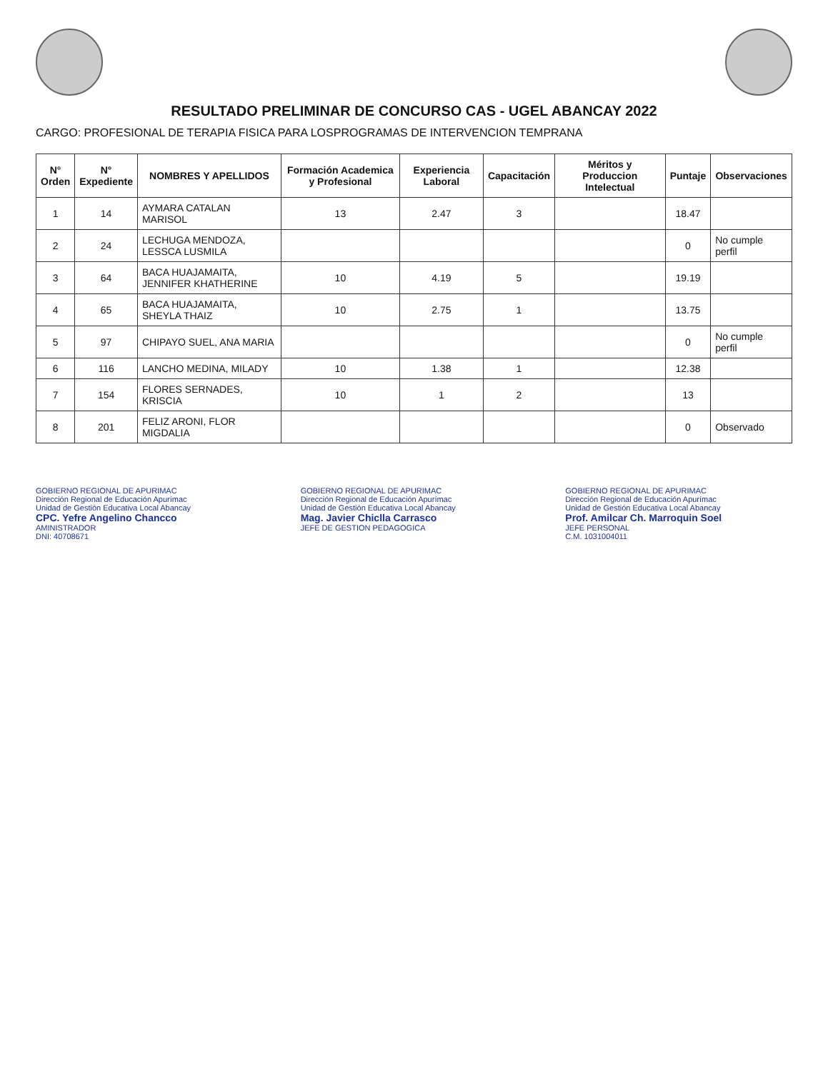RESULTADO PRELIMINAR DE CONCURSO CAS - UGEL ABANCAY 2022
CARGO: PROFESIONAL DE TERAPIA FISICA PARA LOSPROGRAMAS DE INTERVENCION TEMPRANA
| N° Orden | N° Expediente | NOMBRES Y APELLIDOS | Formación Academica y Profesional | Experiencia Laboral | Capacitación | Méritos y Produccion Intelectual | Puntaje | Observaciones |
| --- | --- | --- | --- | --- | --- | --- | --- | --- |
| 1 | 14 | AYMARA CATALAN MARISOL | 13 | 2.47 | 3 | | 18.47 | |
| 2 | 24 | LECHUGA MENDOZA, LESSCA LUSMILA | | | | | 0 | No cumple perfil |
| 3 | 64 | BACA HUAJAMAITA, JENNIFER KHATHERINE | 10 | 4.19 | 5 | | 19.19 | |
| 4 | 65 | BACA HUAJAMAITA, SHEYLA THAIZ | 10 | 2.75 | 1 | | 13.75 | |
| 5 | 97 | CHIPAYO SUEL, ANA MARIA | | | | | 0 | No cumple perfil |
| 6 | 116 | LANCHO MEDINA, MILADY | 10 | 1.38 | 1 | | 12.38 | |
| 7 | 154 | FLORES SERNADES, KRISCIA | 10 | 1 | 2 | | 13 | |
| 8 | 201 | FELIZ ARONI, FLOR MIGDALIA | | | | | 0 | Observado |
GOBIERNO REGIONAL DE APURIMAC
Dirección Regional de Educación Apurímac
Unidad de Gestión Educativa Local Abancay
CPC. Yefre Angelino Chancco
AMINISTRADOR
DNI: 40708671
GOBIERNO REGIONAL DE APURIMAC
Dirección Regional de Educación Apurímac
Unidad de Gestión Educativa Local Abancay
Mag. Javier Chiclla Carrasco
JEFE DE GESTION PEDAGOGICA
GOBIERNO REGIONAL DE APURIMAC
Dirección Regional de Educación Apurímac
Unidad de Gestión Educativa Local Abancay
Prof. Amilcar Ch. Marroquin Soel
JEFE PERSONAL
C.M. 1031004011